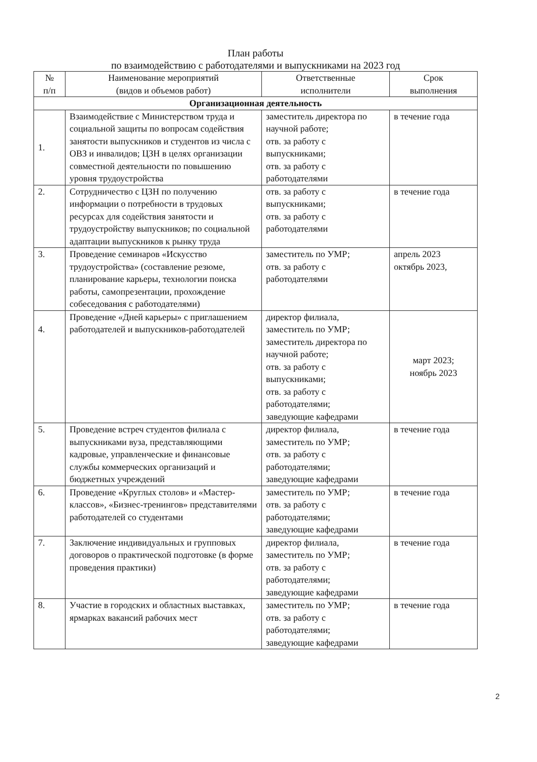План работы
по взаимодействию с работодателями и выпускниками на 2023 год
| № п/п | Наименование мероприятий (видов и объемов работ) | Ответственные исполнители | Срок выполнения |
| --- | --- | --- | --- |
| Организационная деятельность | | | |
| 1. | Взаимодействие с Министерством труда и социальной защиты по вопросам содействия занятости выпускников и студентов из числа с ОВЗ и инвалидов; ЦЗН в целях организации совместной деятельности по повышению уровня трудоустройства | заместитель директора по научной работе; отв. за работу с выпускниками; отв. за работу с работодателями | в течение года |
| 2. | Сотрудничество с ЦЗН по получению информации о потребности в трудовых ресурсах для содействия занятости и трудоустройству выпускников; по социальной адаптации выпускников к рынку труда | отв. за работу с выпускниками; отв. за работу с работодателями | в течение года |
| 3. | Проведение семинаров «Искусство трудоустройства» (составление резюме, планирование карьеры, технологии поиска работы, самопрезентации, прохождение собеседования с работодателями) | заместитель по УМР; отв. за работу с работодателями | апрель 2023 октябрь 2023, |
| 4. | Проведение «Дней карьеры» с приглашением работодателей и выпускников-работодателей | директор филиала, заместитель по УМР; заместитель директора по научной работе; отв. за работу с выпускниками; отв. за работу с работодателями; заведующие кафедрами | март 2023; ноябрь 2023 |
| 5. | Проведение встреч студентов филиала с выпускниками вуза, представляющими кадровые, управленческие и финансовые службы коммерческих организаций и бюджетных учреждений | директор филиала, заместитель по УМР; отв. за работу с работодателями; заведующие кафедрами | в течение года |
| 6. | Проведение «Круглых столов» и «Мастер-классов», «Бизнес-тренингов» представителями работодателей со студентами | заместитель по УМР; отв. за работу с работодателями; заведующие кафедрами | в течение года |
| 7. | Заключение индивидуальных и групповых договоров о практической подготовке (в форме проведения практики) | директор филиала, заместитель по УМР; отв. за работу с работодателями; заведующие кафедрами | в течение года |
| 8. | Участие в городских и областных выставках, ярмарках вакансий рабочих мест | заместитель по УМР; отв. за работу с работодателями; заведующие кафедрами | в течение года |
2